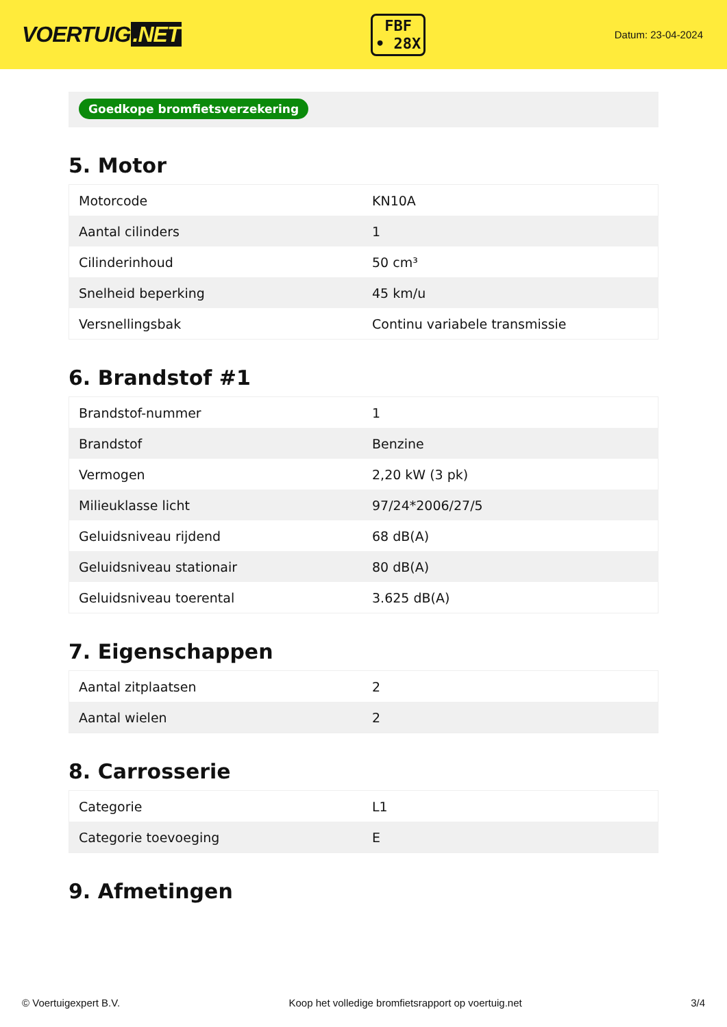VOERTUIG.NET
FBF
• 28X
Datum: 23-04-2024
Goedkope bromfietsverzekering
5. Motor
| Motorcode | KN10A |
| Aantal cilinders | 1 |
| Cilinderinhoud | 50 cm³ |
| Snelheid beperking | 45 km/u |
| Versnellingsbak | Continu variabele transmissie |
6. Brandstof #1
| Brandstof-nummer | 1 |
| Brandstof | Benzine |
| Vermogen | 2,20 kW (3 pk) |
| Milieuklasse licht | 97/24*2006/27/5 |
| Geluidsniveau rijdend | 68 dB(A) |
| Geluidsniveau stationair | 80 dB(A) |
| Geluidsniveau toerental | 3.625 dB(A) |
7. Eigenschappen
| Aantal zitplaatsen | 2 |
| Aantal wielen | 2 |
8. Carrosserie
| Categorie | L1 |
| Categorie toevoeging | E |
9. Afmetingen
© Voertuigexpert B.V. Koop het volledige bromfietsrapport op voertuig.net 3/4